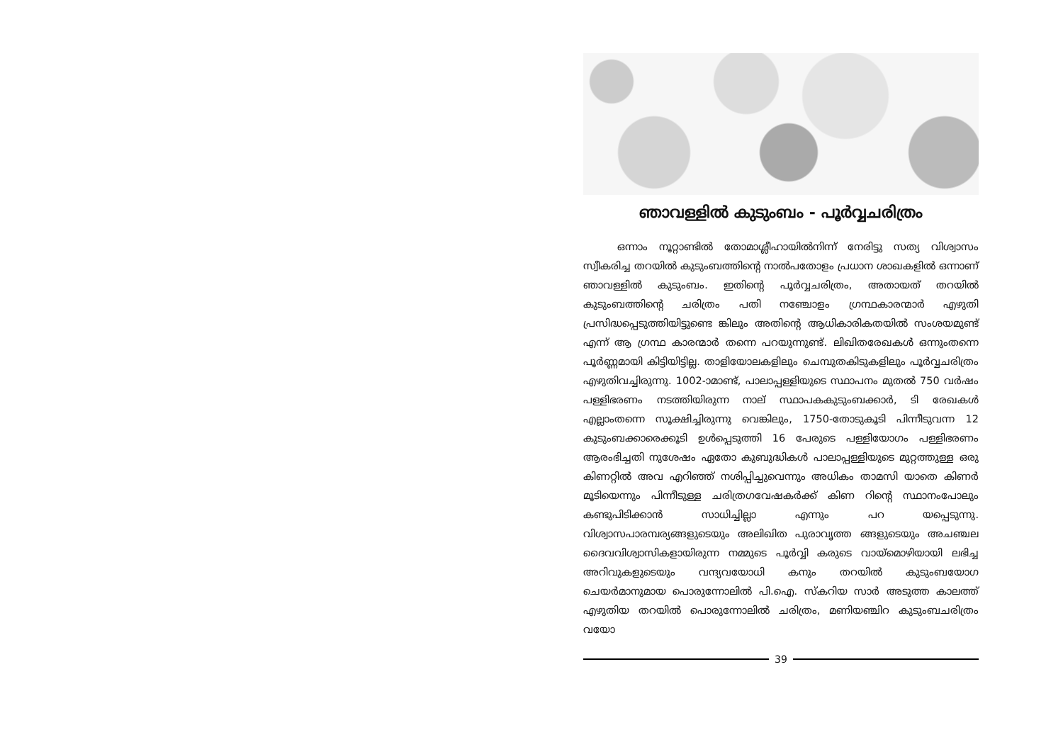ഞാവള്ളിൽ കുടുംബം - പൂർവ്വചരിത്രം
ഒന്നാം നൂറ്റാണ്ടിൽ തോമാശ്ലീഹായിൽനിന്ന് നേരിട്ടു സത്യ വിശ്വാസം സ്വീകരിച്ച തറയിൽ കുടുംബത്തിന്റെ നാൽപതോളം പ്രധാന ശാഖകളിൽ ഒന്നാണ് ഞാവള്ളിൽ കുടുംബം. ഇതിന്റെ പൂർവ്വചരിത്രം, അതായത് തറയിൽ കുടുംബത്തിന്റെ ചരിത്രം പതി നഞ്ചോളം ഗ്രന്ഥകാരന്മാർ എഴുതി പ്രസിദ്ധപ്പെടുത്തിയിട്ടുണ്ടെ ങ്കിലും അതിന്റെ ആധികാരികതയിൽ സംശയമുണ്ട് എന്ന് ആ ഗ്രന്ഥ കാരന്മാർ തന്നെ പറയുന്നുണ്ട്. ലിഖിതരേഖകൾ ഒന്നുംതന്നെ പൂർണ്ണമായി കിട്ടിയിട്ടില്ല. താളിയോലകളിലും ചെമ്പുതകിടുകളിലും പൂർവ്വചരിത്രം എഴുതിവച്ചിരുന്നു. 1002-ാമാണ്ട്, പാലാപ്പള്ളിയുടെ സ്ഥാപനം മുതൽ 750 വർഷം പള്ളിഭരണം നടത്തിയിരുന്ന നാല് സ്ഥാപകകുടുംബക്കാർ, ടി രേഖകൾ എല്ലാംതന്നെ സൂക്ഷിച്ചിരുന്നു വെങ്കിലും, 1750-തോടുകൂടി പിന്നീടുവന്ന 12 കുടുംബക്കാരെക്കൂടി ഉൾപ്പെടുത്തി 16 പേരുടെ പള്ളിയോഗം പള്ളിഭരണം ആരംഭിച്ചതി നുശേഷം ഏതോ കുബുദ്ധികൾ പാലാപ്പള്ളിയുടെ മുറ്റത്തുള്ള ഒരു കിണറ്റിൽ അവ എറിഞ്ഞ് നശിപ്പിച്ചുവെന്നും അധികം താമസി യാതെ കിണർ മൂടിയെന്നും പിന്നീടുള്ള ചരിത്രഗവേഷകർക്ക് കിണ റിന്റെ സ്ഥാനംപോലും കണ്ടുപിടിക്കാൻ സാധിച്ചില്ലാ എന്നും പറ യപ്പെടുന്നു. വിശ്വാസപാരമ്പര്യങ്ങളുടെയും അലിഖിത പുരാവൃത്ത ങ്ങളുടെയും അചഞ്ചല ദൈവവിശ്വാസികളായിരുന്ന നമ്മുടെ പൂർവ്വി കരുടെ വായ്മൊഴിയായി ലഭിച്ച അറിവുകളുടെയും വന്ദ്യവയോധി കനും തറയിൽ കുടുംബയോഗ ചെയർമാനുമായ പൊരുന്നോലിൽ പി.ഐ. സ്കറിയ സാർ അടുത്ത കാലത്ത് എഴുതിയ തറയിൽ പൊരുന്നോലിൽ ചരിത്രം, മണിയഞ്ചിറ കുടുംബചരിത്രം വയോ
39